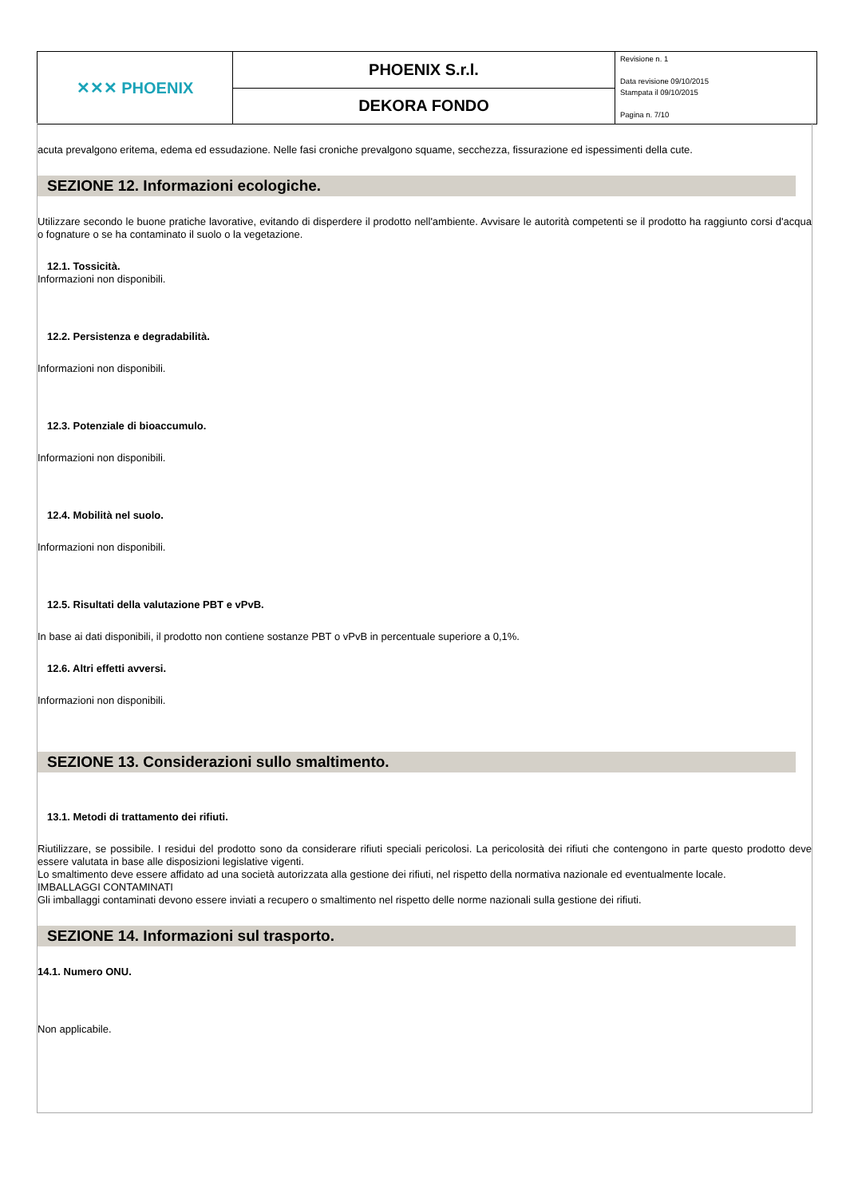| ✕✕✕ PHOENIX | PHOENIX S.r.l. | Revisione n. 1 Data revisione 09/10/2015 Stampata il 09/10/2015 Pagina n. 7/10 |
| | DEKORA FONDO | |
acuta prevalgono eritema, edema ed essudazione. Nelle fasi croniche prevalgono squame, secchezza, fissurazione ed ispessimenti della cute.
SEZIONE 12. Informazioni ecologiche.
Utilizzare secondo le buone pratiche lavorative, evitando di disperdere il prodotto nell'ambiente. Avvisare le autorità competenti se il prodotto ha raggiunto corsi d'acqua o fognature o se ha contaminato il suolo o la vegetazione.
12.1. Tossicità.
Informazioni non disponibili.
12.2. Persistenza e degradabilità.
Informazioni non disponibili.
12.3. Potenziale di bioaccumulo.
Informazioni non disponibili.
12.4. Mobilità nel suolo.
Informazioni non disponibili.
12.5. Risultati della valutazione PBT e vPvB.
In base ai dati disponibili, il prodotto non contiene sostanze PBT o vPvB in percentuale superiore a 0,1%.
12.6. Altri effetti avversi.
Informazioni non disponibili.
SEZIONE 13. Considerazioni sullo smaltimento.
13.1. Metodi di trattamento dei rifiuti.
Riutilizzare, se possibile. I residui del prodotto sono da considerare rifiuti speciali pericolosi. La pericolosità dei rifiuti che contengono in parte questo prodotto deve essere valutata in base alle disposizioni legislative vigenti.
Lo smaltimento deve essere affidato ad una società autorizzata alla gestione dei rifiuti, nel rispetto della normativa nazionale ed eventualmente locale.
IMBALLAGGI CONTAMINATI
Gli imballaggi contaminati devono essere inviati a recupero o smaltimento nel rispetto delle norme nazionali sulla gestione dei rifiuti.
SEZIONE 14. Informazioni sul trasporto.
14.1. Numero ONU.
Non applicabile.